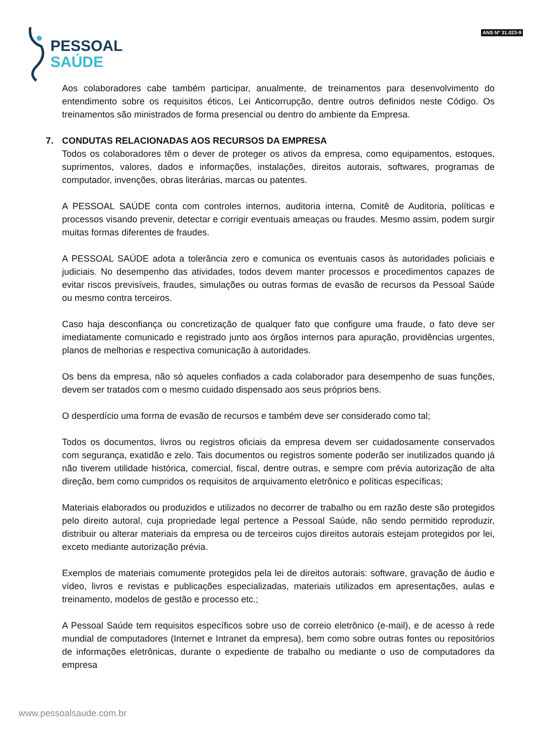PESSOAL
SAÚDE
ANS Nº 31.023-9
Aos colaboradores cabe também participar, anualmente, de treinamentos para desenvolvimento do entendimento sobre os requisitos éticos, Lei Anticorrupção, dentre outros definidos neste Código. Os treinamentos são ministrados de forma presencial ou dentro do ambiente da Empresa.
7. CONDUTAS RELACIONADAS AOS RECURSOS DA EMPRESA
Todos os colaboradores têm o dever de proteger os ativos da empresa, como equipamentos, estoques, suprimentos, valores, dados e informações, instalações, direitos autorais, softwares, programas de computador, invenções, obras literárias, marcas ou patentes.
A PESSOAL SAÚDE conta com controles internos, auditoria interna, Comitê de Auditoria, políticas e processos visando prevenir, detectar e corrigir eventuais ameaças ou fraudes. Mesmo assim, podem surgir muitas formas diferentes de fraudes.
A PESSOAL SAÚDE adota a tolerância zero e comunica os eventuais casos às autoridades policiais e judiciais. No desempenho das atividades, todos devem manter processos e procedimentos capazes de evitar riscos previsíveis, fraudes, simulações ou outras formas de evasão de recursos da Pessoal Saúde ou mesmo contra terceiros.
Caso haja desconfiança ou concretização de qualquer fato que configure uma fraude, o fato deve ser imediatamente comunicado e registrado junto aos órgãos internos para apuração, providências urgentes, planos de melhorias e respectiva comunicação à autoridades.
Os bens da empresa, não só aqueles confiados a cada colaborador para desempenho de suas funções, devem ser tratados com o mesmo cuidado dispensado aos seus próprios bens.
O desperdício uma forma de evasão de recursos e também deve ser considerado como tal;
Todos os documentos, livros ou registros oficiais da empresa devem ser cuidadosamente conservados com segurança, exatidão e zelo. Tais documentos ou registros somente poderão ser inutilizados quando já não tiverem utilidade histórica, comercial, fiscal, dentre outras, e sempre com prévia autorização de alta direção, bem como cumpridos os requisitos de arquivamento eletrônico e políticas específicas;
Materiais elaborados ou produzidos e utilizados no decorrer de trabalho ou em razão deste são protegidos pelo direito autoral, cuja propriedade legal pertence a Pessoal Saúde, não sendo permitido reproduzir, distribuir ou alterar materiais da empresa ou de terceiros cujos direitos autorais estejam protegidos por lei, exceto mediante autorização prévia.
Exemplos de materiais comumente protegidos pela lei de direitos autorais: software, gravação de áudio e vídeo, livros e revistas e publicações especializadas, materiais utilizados em apresentações, aulas e treinamento, modelos de gestão e processo etc.;
A Pessoal Saúde tem requisitos específicos sobre uso de correio eletrônico (e-mail), e de acesso à rede mundial de computadores (Internet e Intranet da empresa), bem como sobre outras fontes ou repositórios de informações eletrônicas, durante o expediente de trabalho ou mediante o uso de computadores da empresa
www.pessoalsaude.com.br